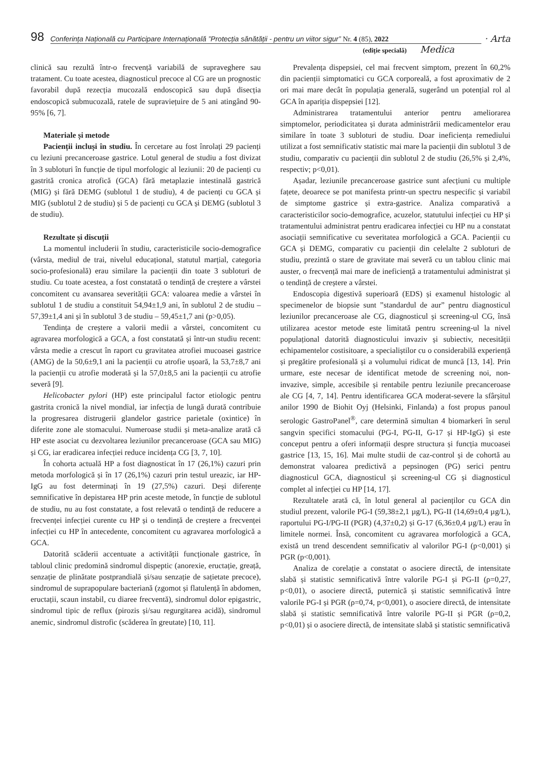98 Conferința Națională cu Participare Internațională ”Protecția sănătății - pentru un viitor sigur” Nr. 4 (85), 2022 · Arta
(ediție specială) Medica
clinică sau rezultă într-o frecvență variabilă de supraveghere sau tratament. Cu toate acestea, diagnosticul precoce al CG are un prognostic favorabil după rezecția mucozală endoscopică sau după disecția endoscopică submucozală, ratele de supraviețuire de 5 ani atingând 90-95% [6, 7].
Materiale și metode
Pacienții incluși în studiu. În cercetare au fost înrolați 29 pacienți cu leziuni precanceroase gastrice. Lotul general de studiu a fost divizat în 3 subloturi în funcție de tipul morfologic al leziunii: 20 de pacienți cu gastrită cronica atrofică (GCA) fără metaplazie intestinală gastrică (MIG) și fără DEMG (sublotul 1 de studiu), 4 de pacienți cu GCA și MIG (sublotul 2 de studiu) și 5 de pacienți cu GCA și DEMG (sublotul 3 de studiu).
Rezultate și discuții
La momentul includerii în studiu, caracteristicile socio-demografice (vârsta, mediul de trai, nivelul educațional, statutul marțial, categoria socio-profesională) erau similare la pacienții din toate 3 subloturi de studiu. Cu toate acestea, a fost constatată o tendință de creștere a vârstei concomitent cu avansarea severității GCA: valoarea medie a vârstei în sublotul 1 de studiu a constituit 54,94±1,9 ani, în sublotul 2 de studiu – 57,39±1,4 ani și în sublotul 3 de studiu – 59,45±1,7 ani (p>0,05).
Tendința de creștere a valorii medii a vârstei, concomitent cu agravarea morfologică a GCA, a fost constatată și într-un studiu recent: vârsta medie a crescut în raport cu gravitatea atrofiei mucoasei gastrice (AMG) de la 50,6±9,1 ani la pacienții cu atrofie ușoară, la 53,7±8,7 ani la pacienții cu atrofie moderată și la 57,0±8,5 ani la pacienții cu atrofie severă [9].
Helicobacter pylori (HP) este principalul factor etiologic pentru gastrita cronică la nivel mondial, iar infecția de lungă durată contribuie la progresarea distrugerii glandelor gastrice parietale (oxintice) în diferite zone ale stomacului. Numeroase studii și meta-analize arată că HP este asociat cu dezvoltarea leziunilor precanceroase (GCA sau MIG) și CG, iar eradicarea infecției reduce incidența CG [3, 7, 10].
În cohorta actuală HP a fost diagnosticat în 17 (26,1%) cazuri prin metoda morfologică și în 17 (26,1%) cazuri prin testul ureazic, iar HP-IgG au fost determinați în 19 (27,5%) cazuri. Deși diferențe semnificative în depistarea HP prin aceste metode, în funcție de sublotul de studiu, nu au fost constatate, a fost relevată o tendință de reducere a frecvenței infecției curente cu HP și o tendință de creștere a frecvenței infecției cu HP în antecedente, concomitent cu agravarea morfologică a GCA.
Datorită scăderii accentuate a activității funcționale gastrice, în tabloul clinic predomină sindromul dispeptic (anorexie, eructație, greață, senzație de plinătate postprandială și/sau senzație de sațietate precoce), sindromul de suprapopulare bacteriană (zgomot și flatulență în abdomen, eructații, scaun instabil, cu diaree frecventă), sindromul dolor epigastric, sindromul tipic de reflux (pirozis și/sau regurgitarea acidă), sindromul anemic, sindromul distrofic (scăderea în greutate) [10, 11].
Prevalența dispepsiei, cel mai frecvent simptom, prezent în 60,2% din pacienții simptomatici cu GCA corporeală, a fost aproximativ de 2 ori mai mare decât în populația generală, sugerând un potențial rol al GCA în apariția dispepsiei [12].
Administrarea tratamentului anterior pentru ameliorarea simptomelor, periodicitatea și durata administrării medicamentelor erau similare în toate 3 subloturi de studiu. Doar ineficiența remediului utilizat a fost semnificativ statistic mai mare la pacienții din sublotul 3 de studiu, comparativ cu pacienții din sublotul 2 de studiu (26,5% și 2,4%, respectiv; p<0,01).
Așadar, leziunile precanceroase gastrice sunt afecțiuni cu multiple fațete, deoarece se pot manifesta printr-un spectru nespecific și variabil de simptome gastrice și extra-gastrice. Analiza comparativă a caracteristicilor socio-demografice, acuzelor, statutului infecției cu HP și tratamentului administrat pentru eradicarea infecției cu HP nu a constatat asociații semnificative cu severitatea morfologică a GCA. Pacienții cu GCA și DEMG, comparativ cu pacienții din celelalte 2 subloturi de studiu, prezintă o stare de gravitate mai severă cu un tablou clinic mai auster, o frecvență mai mare de ineficiență a tratamentului administrat și o tendință de creștere a vârstei.
Endoscopia digestivă superioară (EDS) și examenul histologic al specimenelor de biopsie sunt ”standardul de aur” pentru diagnosticul leziunilor precanceroase ale CG, diagnosticul și screening-ul CG, însă utilizarea acestor metode este limitată pentru screening-ul la nivel populațional datorită diagnosticului invaziv și subiectiv, necesității echipamentelor costisitoare, a specialiștilor cu o considerabilă experiență și pregătire profesională și a volumului ridicat de muncă [13, 14]. Prin urmare, este necesar de identificat metode de screening noi, non-invazive, simple, accesibile și rentabile pentru leziunile precanceroase ale CG [4, 7, 14]. Pentru identificarea GCA moderat-severe la sfârșitul anilor 1990 de Biohit Oyj (Helsinki, Finlanda) a fost propus panoul serologic GastroPanel<sup>®</sup>, care determină simultan 4 biomarkeri în serul sangvin specifici stomacului (PG-I, PG-II, G-17 și HP-IgG) și este conceput pentru a oferi informații despre structura și funcția mucoasei gastrice [13, 15, 16]. Mai multe studii de caz-control și de cohortă au demonstrat valoarea predictivă a pepsinogen (PG) serici pentru diagnosticul GCA, diagnosticul și screening-ul CG și diagnosticul complet al infecției cu HP [14, 17].
Rezultatele arată că, în lotul general al pacienților cu GCA din studiul prezent, valorile PG-I (59,38±2,1 µg/L), PG-II (14,69±0,4 µg/L), raportului PG-I/PG-II (PGR) (4,37±0,2) și G-17 (6,36±0,4 µg/L) erau în limitele normei. Însă, concomitent cu agravarea morfologică a GCA, există un trend descendent semnificativ al valorilor PG-I (p<0,001) și PGR (p<0,001).
Analiza de corelație a constatat o asociere directă, de intensitate slabă și statistic semnificativă între valorile PG-I și PG-II (ρ=0,27, p<0,01), o asociere directă, puternică și statistic semnificativă între valorile PG-I și PGR (ρ=0,74, p<0,001), o asociere directă, de intensitate slabă și statistic semnificativă între valorile PG-II și PGR (ρ=0,2, p<0,01) și o asociere directă, de intensitate slabă și statistic semnificativă